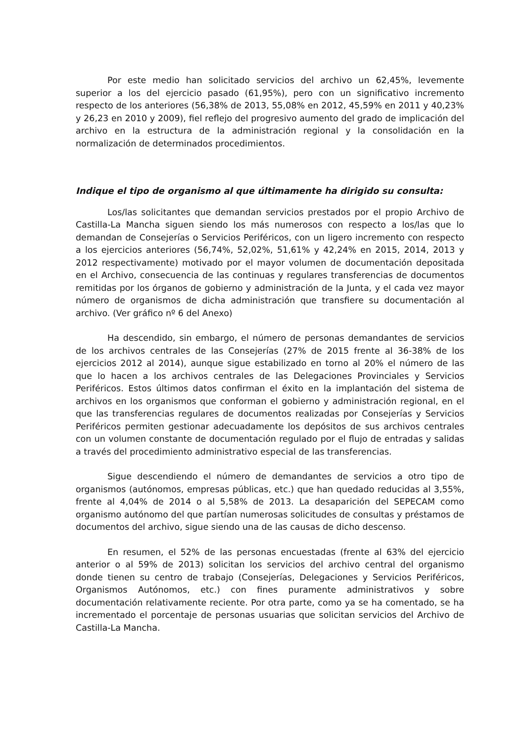Por este medio han solicitado servicios del archivo un 62,45%, levemente superior a los del ejercicio pasado (61,95%), pero con un significativo incremento respecto de los anteriores (56,38% de 2013, 55,08% en 2012, 45,59% en 2011 y 40,23% y 26,23 en 2010 y 2009), fiel reflejo del progresivo aumento del grado de implicación del archivo en la estructura de la administración regional y la consolidación en la normalización de determinados procedimientos.
Indique el tipo de organismo al que últimamente ha dirigido su consulta:
Los/las solicitantes que demandan servicios prestados por el propio Archivo de Castilla-La Mancha siguen siendo los más numerosos con respecto a los/las que lo demandan de Consejerías o Servicios Periféricos, con un ligero incremento con respecto a los ejercicios anteriores (56,74%, 52,02%, 51,61% y 42,24% en 2015, 2014, 2013 y 2012 respectivamente) motivado por el mayor volumen de documentación depositada en el Archivo, consecuencia de las continuas y regulares transferencias de documentos remitidas por los órganos de gobierno y administración de la Junta, y el cada vez mayor número de organismos de dicha administración que transfiere su documentación al archivo. (Ver gráfico nº 6 del Anexo)
Ha descendido, sin embargo, el número de personas demandantes de servicios de los archivos centrales de las Consejerías (27% de 2015 frente al 36-38% de los ejercicios 2012 al 2014), aunque sigue estabilizado en torno al 20% el número de las que lo hacen a los archivos centrales de las Delegaciones Provinciales y Servicios Periféricos. Estos últimos datos confirman el éxito en la implantación del sistema de archivos en los organismos que conforman el gobierno y administración regional, en el que las transferencias regulares de documentos realizadas por Consejerías y Servicios Periféricos permiten gestionar adecuadamente los depósitos de sus archivos centrales con un volumen constante de documentación regulado por el flujo de entradas y salidas a través del procedimiento administrativo especial de las transferencias.
Sigue descendiendo el número de demandantes de servicios a otro tipo de organismos (autónomos, empresas públicas, etc.) que han quedado reducidas al 3,55%, frente al 4,04% de 2014 o al 5,58% de 2013. La desaparición del SEPECAM como organismo autónomo del que partían numerosas solicitudes de consultas y préstamos de documentos del archivo, sigue siendo una de las causas de dicho descenso.
En resumen, el 52% de las personas encuestadas (frente al 63% del ejercicio anterior o al 59% de 2013) solicitan los servicios del archivo central del organismo donde tienen su centro de trabajo (Consejerías, Delegaciones y Servicios Periféricos, Organismos Autónomos, etc.) con fines puramente administrativos y sobre documentación relativamente reciente. Por otra parte, como ya se ha comentado, se ha incrementado el porcentaje de personas usuarias que solicitan servicios del Archivo de Castilla-La Mancha.